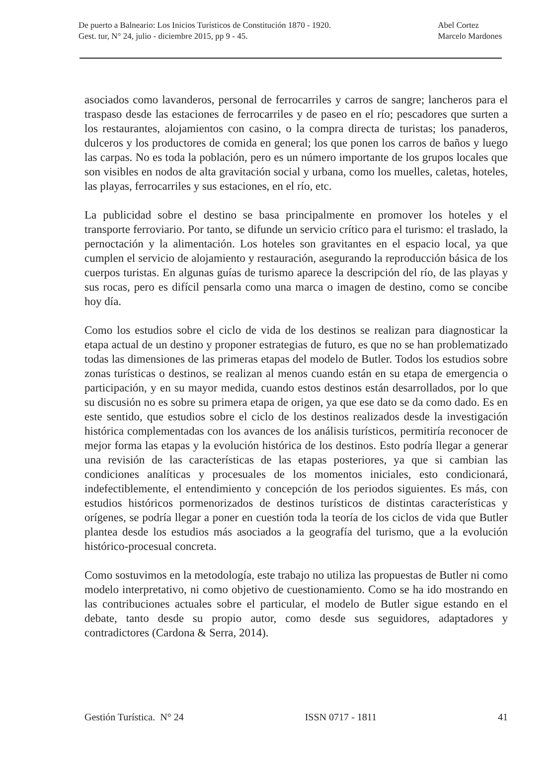De puerto a Balneario: Los Inicios Turísticos de Constitución 1870 - 1920.
Gest. tur, N° 24, julio - diciembre 2015, pp 9 - 45.
Abel Cortez
Marcelo Mardones
asociados como lavanderos, personal de ferrocarriles y carros de sangre; lancheros para el traspaso desde las estaciones de ferrocarriles y de paseo en el río; pescadores que surten a los restaurantes, alojamientos con casino, o la compra directa de turistas; los panaderos, dulceros y los productores de comida en general; los que ponen los carros de baños y luego las carpas. No es toda la población, pero es un número importante de los grupos locales que son visibles en nodos de alta gravitación social y urbana, como los muelles, caletas, hoteles, las playas, ferrocarriles y sus estaciones, en el río, etc.
La publicidad sobre el destino se basa principalmente en promover los hoteles y el transporte ferroviario. Por tanto, se difunde un servicio crítico para el turismo: el traslado, la pernoctación y la alimentación. Los hoteles son gravitantes en el espacio local, ya que cumplen el servicio de alojamiento y restauración, asegurando la reproducción básica de los cuerpos turistas. En algunas guías de turismo aparece la descripción del río, de las playas y sus rocas, pero es difícil pensarla como una marca o imagen de destino, como se concibe hoy día.
Como los estudios sobre el ciclo de vida de los destinos se realizan para diagnosticar la etapa actual de un destino y proponer estrategias de futuro, es que no se han problematizado todas las dimensiones de las primeras etapas del modelo de Butler. Todos los estudios sobre zonas turísticas o destinos, se realizan al menos cuando están en su etapa de emergencia o participación, y en su mayor medida, cuando estos destinos están desarrollados, por lo que su discusión no es sobre su primera etapa de origen, ya que ese dato se da como dado. Es en este sentido, que estudios sobre el ciclo de los destinos realizados desde la investigación histórica complementadas con los avances de los análisis turísticos, permitiría reconocer de mejor forma las etapas y la evolución histórica de los destinos. Esto podría llegar a generar una revisión de las características de las etapas posteriores, ya que si cambian las condiciones analíticas y procesuales de los momentos iniciales, esto condicionará, indefectiblemente, el entendimiento y concepción de los periodos siguientes. Es más, con estudios históricos pormenorizados de destinos turísticos de distintas características y orígenes, se podría llegar a poner en cuestión toda la teoría de los ciclos de vida que Butler plantea desde los estudios más asociados a la geografía del turismo, que a la evolución histórico-procesual concreta.
Como sostuvimos en la metodología, este trabajo no utiliza las propuestas de Butler ni como modelo interpretativo, ni como objetivo de cuestionamiento. Como se ha ido mostrando en las contribuciones actuales sobre el particular, el modelo de Butler sigue estando en el debate, tanto desde su propio autor, como desde sus seguidores, adaptadores y contradictores (Cardona & Serra, 2014).
Gestión Turística. N° 24 ISSN 0717 - 1811 41